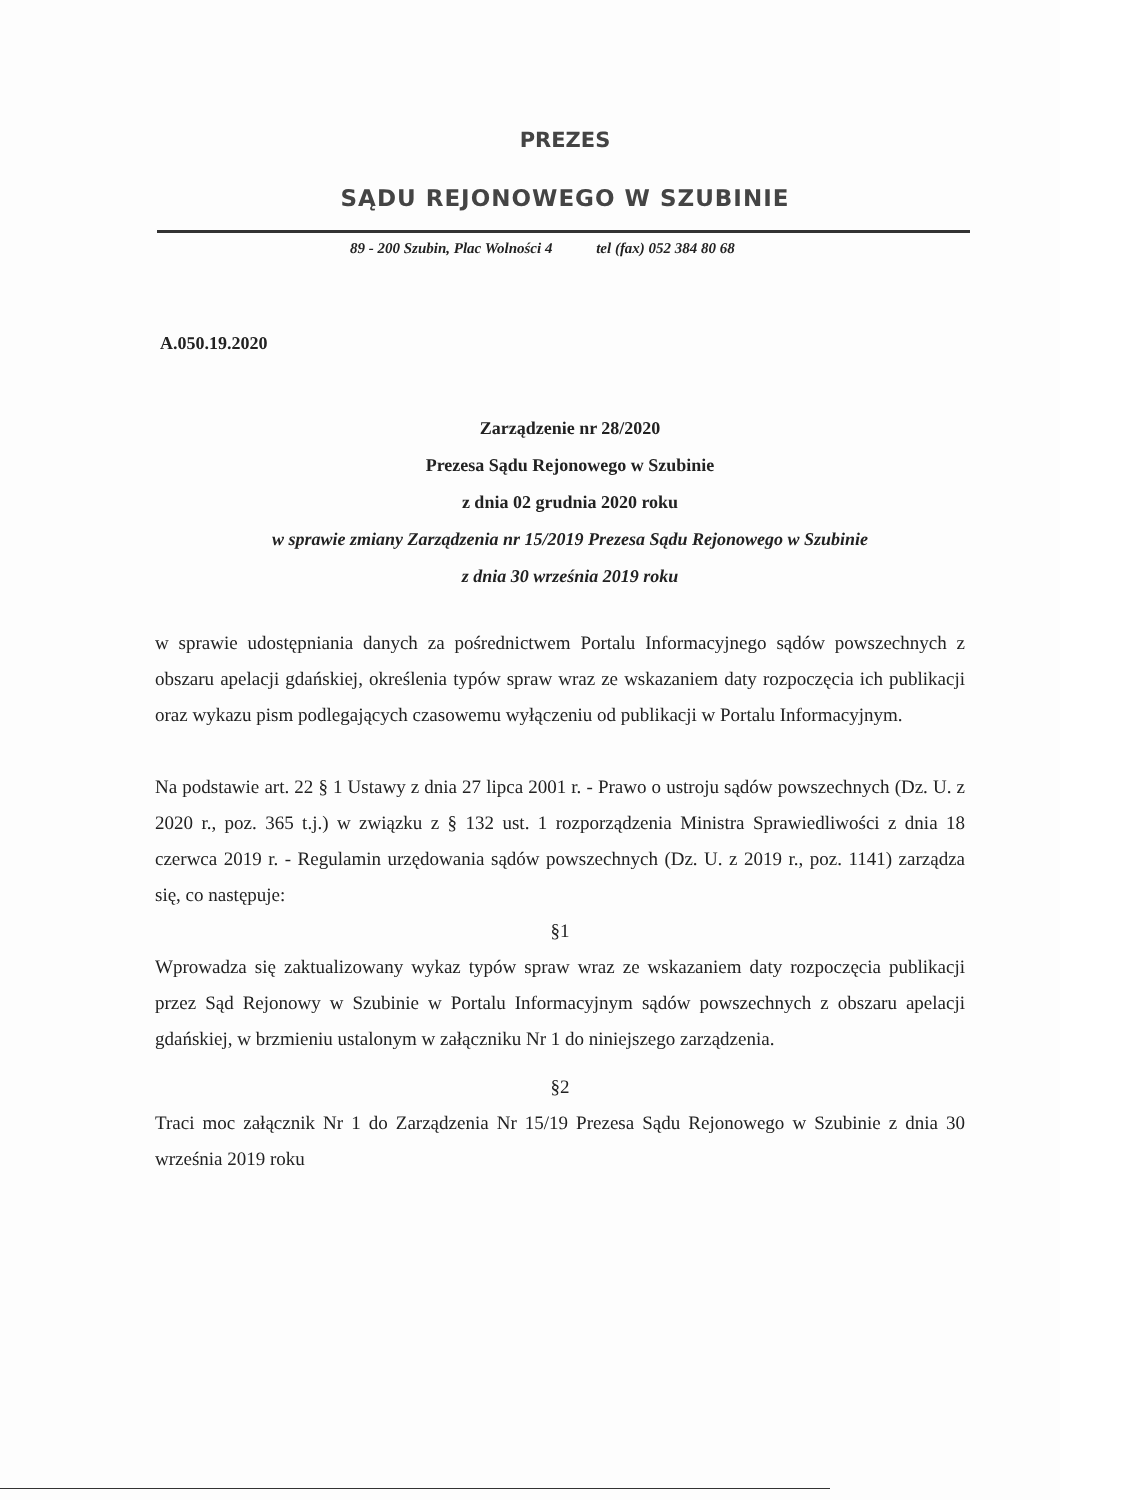PREZES
SĄDU REJONOWEGO W SZUBINIE
89 - 200 Szubin, Plac Wolności 4 tel (fax) 052 384 80 68
A.050.19.2020
Zarządzenie nr 28/2020
Prezesa Sądu Rejonowego w Szubinie
z dnia 02 grudnia 2020 roku
w sprawie zmiany Zarządzenia nr 15/2019 Prezesa Sądu Rejonowego w Szubinie
z dnia 30 września 2019 roku
w sprawie udostępniania danych za pośrednictwem Portalu Informacyjnego sądów powszechnych z obszaru apelacji gdańskiej, określenia typów spraw wraz ze wskazaniem daty rozpoczęcia ich publikacji oraz wykazu pism podlegających czasowemu wyłączeniu od publikacji w Portalu Informacyjnym.
Na podstawie art. 22 § 1 Ustawy z dnia 27 lipca 2001 r. - Prawo o ustroju sądów powszechnych (Dz. U. z 2020 r., poz. 365 t.j.) w związku z § 132 ust. 1 rozporządzenia Ministra Sprawiedliwości z dnia 18 czerwca 2019 r. - Regulamin urzędowania sądów powszechnych (Dz. U. z 2019 r., poz. 1141) zarządza się, co następuje:
§1
Wprowadza się zaktualizowany wykaz typów spraw wraz ze wskazaniem daty rozpoczęcia publikacji przez Sąd Rejonowy w Szubinie w Portalu Informacyjnym sądów powszechnych z obszaru apelacji gdańskiej, w brzmieniu ustalonym w załączniku Nr 1 do niniejszego zarządzenia.
§2
Traci moc załącznik Nr 1 do Zarządzenia Nr 15/19 Prezesa Sądu Rejonowego w Szubinie z dnia 30 września 2019 roku